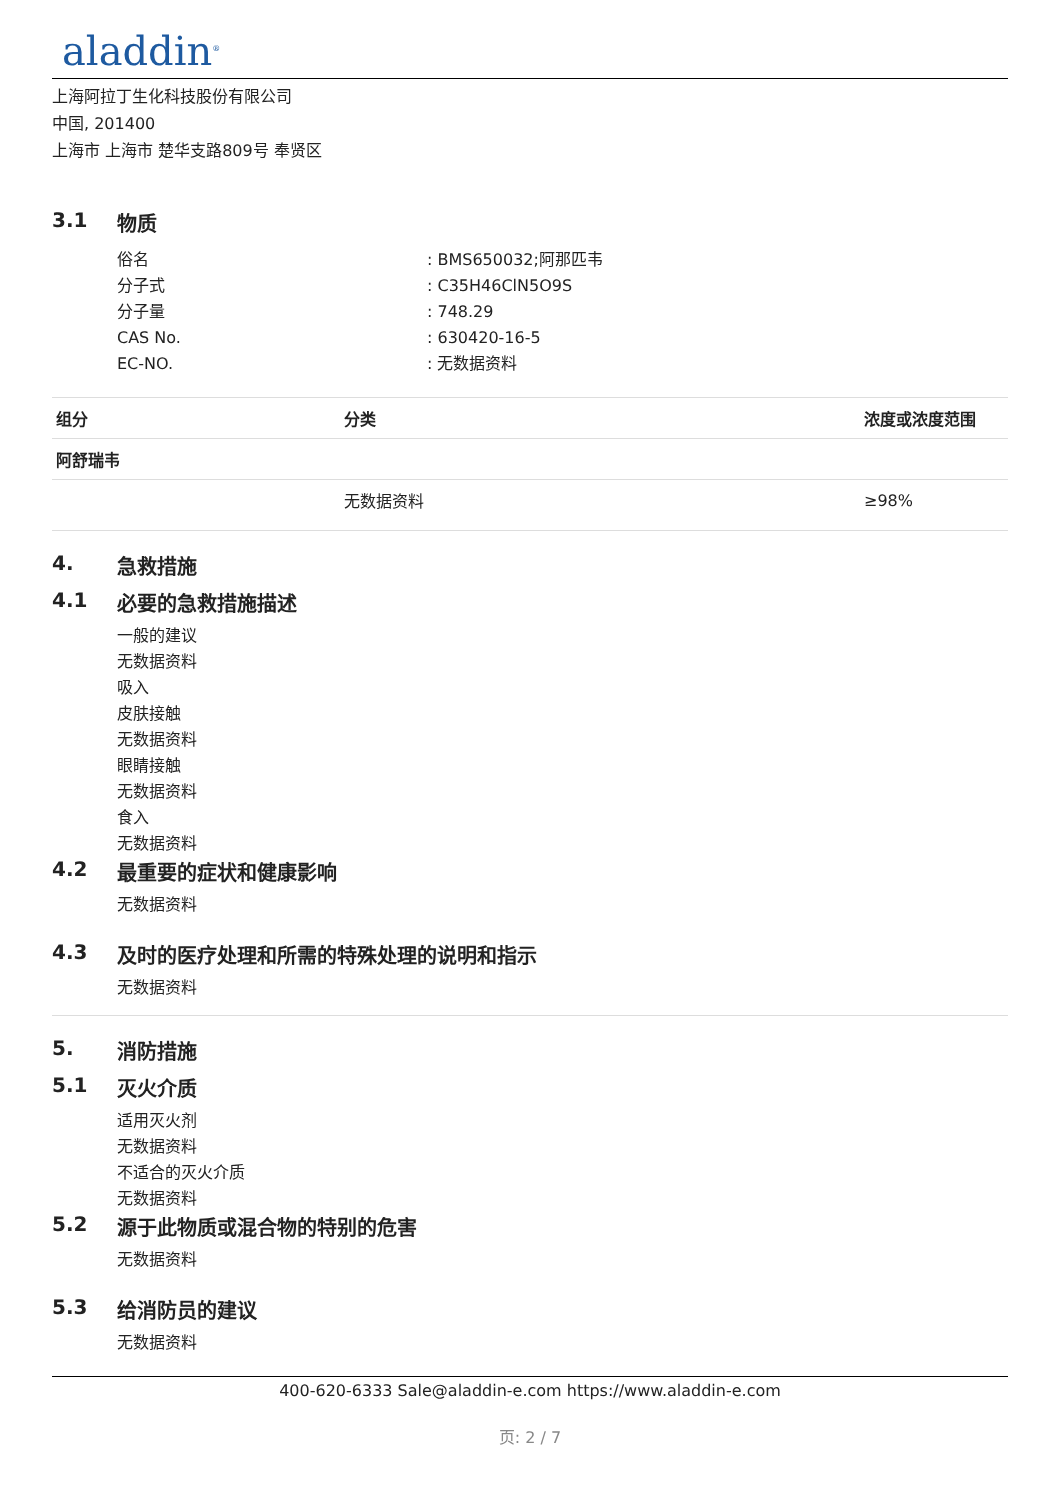aladdin<sup>®</sup>
上海阿拉丁生化科技股份有限公司
中国, 201400
上海市 上海市 楚华支路809号 奉贤区
3.1 物质
俗名 : BMS650032;阿那匹韦
分子式 : C35H46ClN5O9S
分子量 : 748.29
CAS No. : 630420-16-5
EC-NO. : 无数据资料
| 组分 | 分类 | 浓度或浓度范围 |
| --- | --- | --- |
| 阿舒瑞韦 | | |
| | 无数据资料 | ≥98% |
4. 急救措施
4.1 必要的急救措施描述
一般的建议
无数据资料
吸入
皮肤接触
无数据资料
眼睛接触
无数据资料
食入
无数据资料
4.2 最重要的症状和健康影响
无数据资料
4.3 及时的医疗处理和所需的特殊处理的说明和指示
无数据资料
5. 消防措施
5.1 灭火介质
适用灭火剂
无数据资料
不适合的灭火介质
无数据资料
5.2 源于此物质或混合物的特别的危害
无数据资料
5.3 给消防员的建议
无数据资料
400-620-6333 Sale@aladdin-e.com https://www.aladdin-e.com
页: 2 / 7